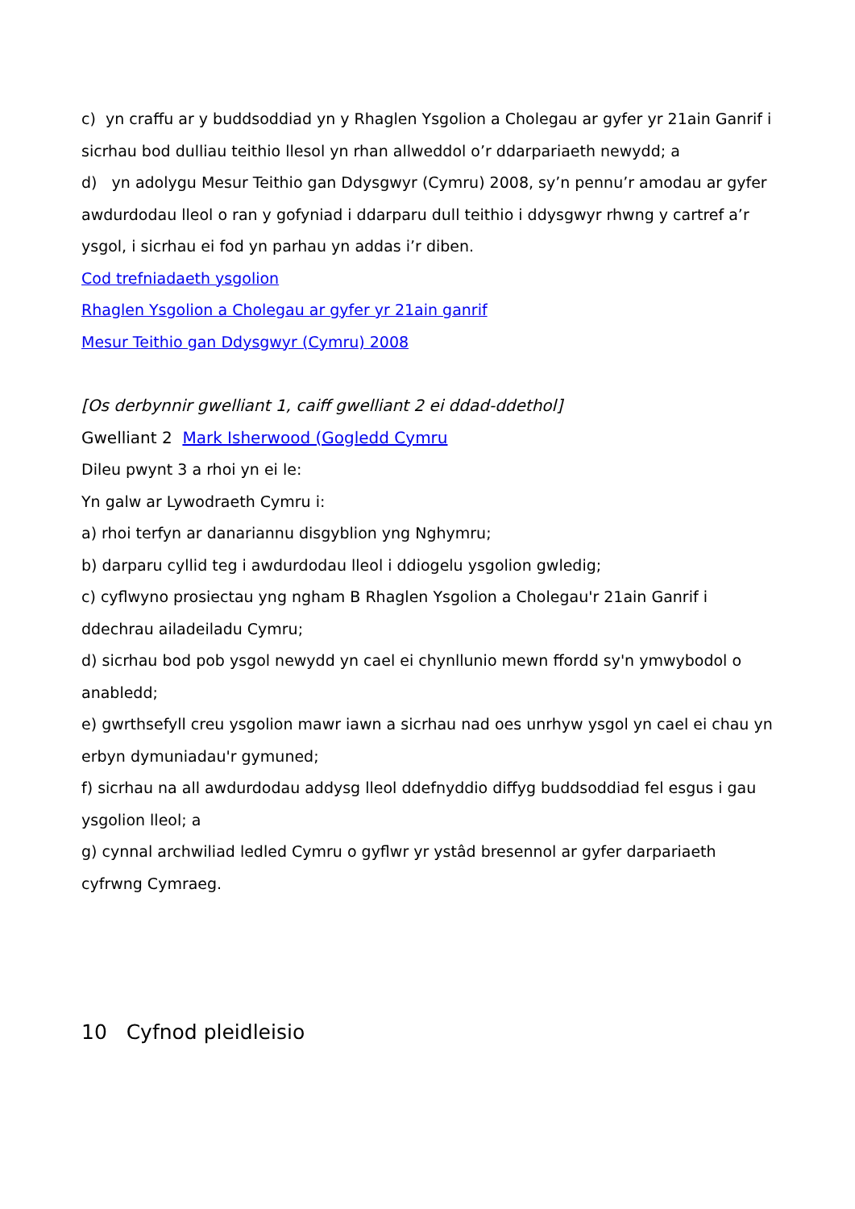c) yn craffu ar y buddsoddiad yn y Rhaglen Ysgolion a Cholegau ar gyfer yr 21ain Ganrif i sicrhau bod dulliau teithio llesol yn rhan allweddol o’r ddarpariaeth newydd; a
d) yn adolygu Mesur Teithio gan Ddysgwyr (Cymru) 2008, sy’n pennu’r amodau ar gyfer awdurdodau lleol o ran y gofyniad i ddarparu dull teithio i ddysgwyr rhwng y cartref a’r ysgol, i sicrhau ei fod yn parhau yn addas i’r diben.
Cod trefniadaeth ysgolion
Rhaglen Ysgolion a Cholegau ar gyfer yr 21ain ganrif
Mesur Teithio gan Ddysgwyr (Cymru) 2008
[Os derbynnir gwelliant 1, caiff gwelliant 2 ei ddad-ddethol]
Gwelliant 2 Mark Isherwood (Gogledd Cymru
Dileu pwynt 3 a rhoi yn ei le:
Yn galw ar Lywodraeth Cymru i:
a) rhoi terfyn ar danariannu disgyblion yng Nghymru;
b) darparu cyllid teg i awdurdodau lleol i ddiogelu ysgolion gwledig;
c) cyflwyno prosiectau yng ngham B Rhaglen Ysgolion a Cholegau'r 21ain Ganrif i ddechrau ailadeiladu Cymru;
d) sicrhau bod pob ysgol newydd yn cael ei chynllunio mewn ffordd sy'n ymwybodol o anabledd;
e) gwrthsefyll creu ysgolion mawr iawn a sicrhau nad oes unrhyw ysgol yn cael ei chau yn erbyn dymuniadau'r gymuned;
f) sicrhau na all awdurdodau addysg lleol ddefnyddio diffyg buddsoddiad fel esgus i gau ysgolion lleol; a
g) cynnal archwiliad ledled Cymru o gyflwr yr ystâd bresennol ar gyfer darpariaeth cyfrwng Cymraeg.
10 Cyfnod pleidleisio